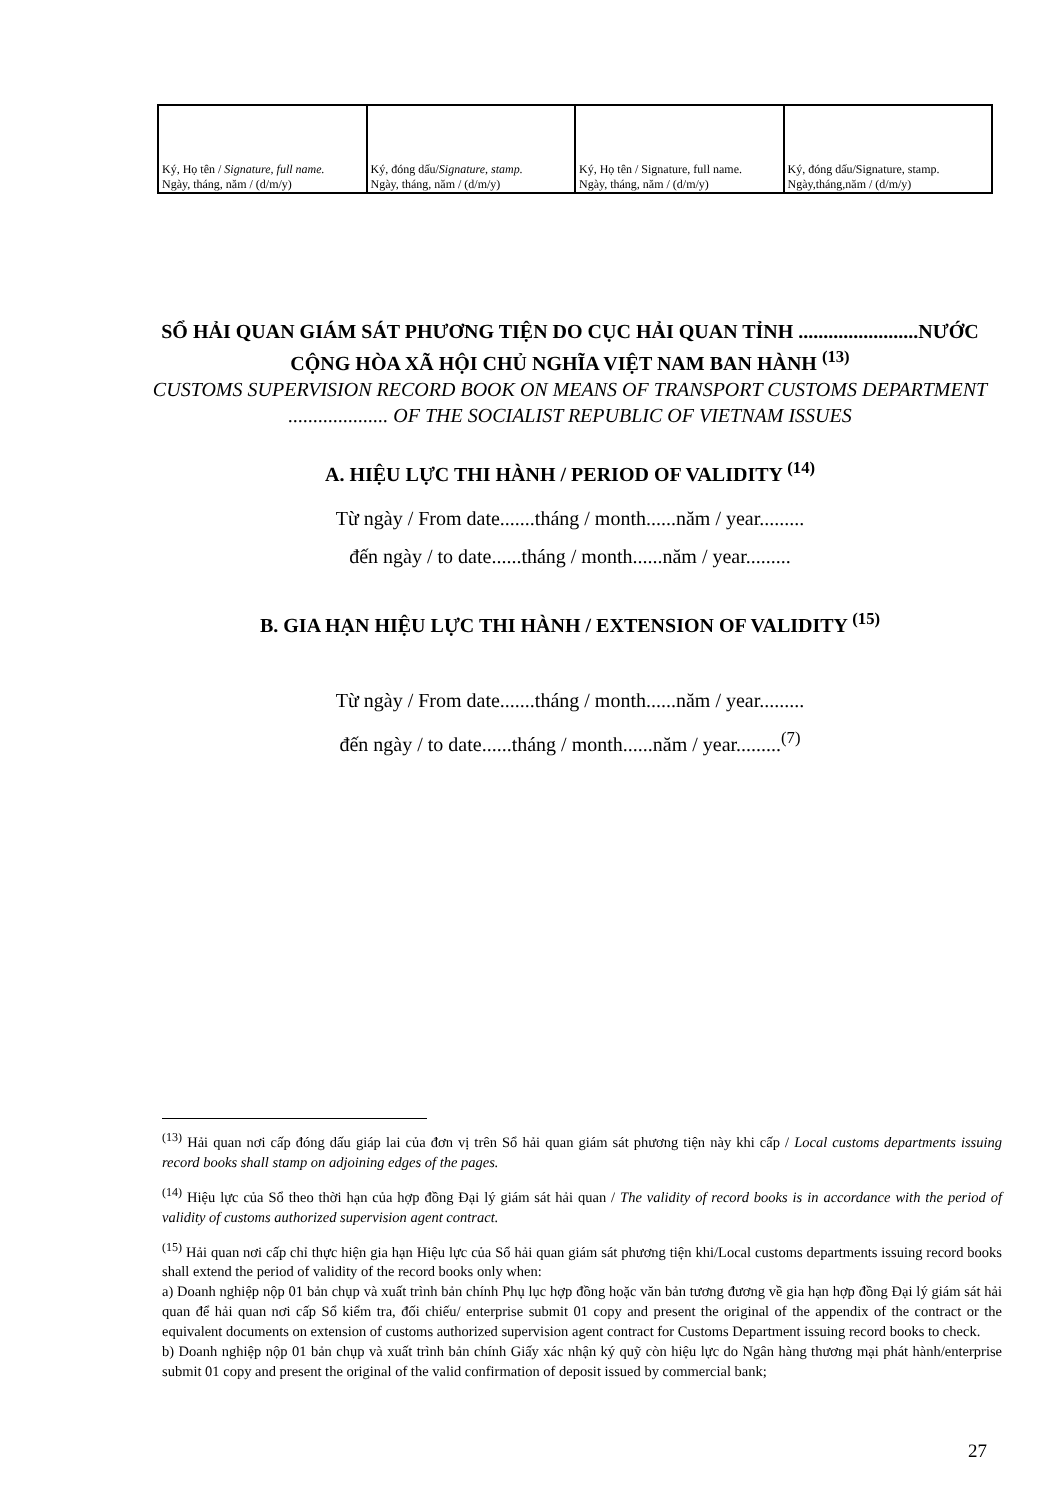| Ký, Họ tên / Signature, full name. Ngày, tháng, năm / (d/m/y) | Ký, đóng dấu/ Signature, stamp. Ngày, tháng, năm / (d/m/y) | Ký, Họ tên / Signature, full name. Ngày, tháng, năm / (d/m/y) | Ký, đóng dấu/Signature, stamp. Ngày,tháng,năm / (d/m/y) |
SỔ HẢI QUAN GIÁM SÁT PHƯƠNG TIỆN DO CỤC HẢI QUAN TỈNH ........................NƯỚC CỘNG HÒA XÃ HỘI CHỦ NGHĨA VIỆT NAM BAN HÀNH <sup>(13)</sup>
CUSTOMS SUPERVISION RECORD BOOK ON MEANS OF TRANSPORT CUSTOMS DEPARTMENT .................... OF THE SOCIALIST REPUBLIC OF VIETNAM ISSUES
A. HIỆU LỰC THI HÀNH / PERIOD OF VALIDITY <sup>(14)</sup>
Từ ngày / From date.......tháng / month......năm / year.........
đến ngày / to date......tháng / month......năm / year.........
B. GIA HẠN HIỆU LỰC THI HÀNH / EXTENSION OF VALIDITY <sup>(15)</sup>
Từ ngày / From date.......tháng / month......năm / year.........
đến ngày / to date......tháng / month......năm / year.........<sup>(7)</sup>
<sup>(13)</sup> Hải quan nơi cấp đóng dấu giáp lai của đơn vị trên Sổ hải quan giám sát phương tiện này khi cấp / Local customs departments issuing record books shall stamp on adjoining edges of the pages.
<sup>(14)</sup> Hiệu lực của Sổ theo thời hạn của hợp đồng Đại lý giám sát hải quan / The validity of record books is in accordance with the period of validity of customs authorized supervision agent contract.
<sup>(15)</sup> Hải quan nơi cấp chỉ thực hiện gia hạn Hiệu lực của Sổ hải quan giám sát phương tiện khi/Local customs departments issuing record books shall extend the period of validity of the record books only when:
a) Doanh nghiệp nộp 01 bản chụp và xuất trình bản chính Phụ lục hợp đồng hoặc văn bản tương đương về gia hạn hợp đồng Đại lý giám sát hải quan để hải quan nơi cấp Sổ kiểm tra, đối chiếu/ enterprise submit 01 copy and present the original of the appendix of the contract or the equivalent documents on extension of customs authorized supervision agent contract for Customs Department issuing record books to check.
b) Doanh nghiệp nộp 01 bản chụp và xuất trình bản chính Giấy xác nhận ký quỹ còn hiệu lực do Ngân hàng thương mại phát hành/enterprise submit 01 copy and present the original of the valid confirmation of deposit issued by commercial bank;
27